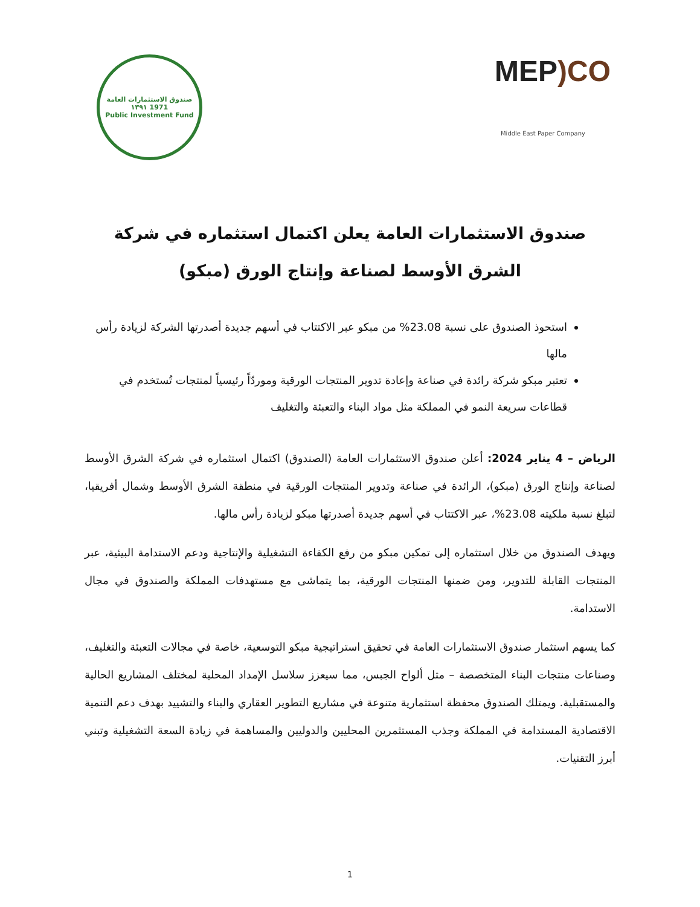صندوق الاستثمارات العامة
١٣٩١ 1971
Public Investment Fund
MEP) CO
Middle East Paper Company
صندوق الاستثمارات العامة يعلن اكتمال استثماره في شركة الشرق الأوسط لصناعة وإنتاج الورق (مبكو)
استحوذ الصندوق على نسبة 23.08% من مبكو عبر الاكتتاب في أسهم جديدة أصدرتها الشركة لزيادة رأس مالها
تعتبر مبكو شركة رائدة في صناعة وإعادة تدوير المنتجات الورقية وموردّاً رئيسياً لمنتجات تُستخدم في قطاعات سريعة النمو في المملكة مثل مواد البناء والتعبئة والتغليف
الرياض – 4 يناير 2024: أعلن صندوق الاستثمارات العامة (الصندوق) اكتمال استثماره في شركة الشرق الأوسط لصناعة وإنتاج الورق (مبكو)، الرائدة في صناعة وتدوير المنتجات الورقية في منطقة الشرق الأوسط وشمال أفريقيا، لتبلغ نسبة ملكيته 23.08%، عبر الاكتتاب في أسهم جديدة أصدرتها مبكو لزيادة رأس مالها.
ويهدف الصندوق من خلال استثماره إلى تمكين مبكو من رفع الكفاءة التشغيلية والإنتاجية ودعم الاستدامة البيئية، عبر المنتجات القابلة للتدوير، ومن ضمنها المنتجات الورقية، بما يتماشى مع مستهدفات المملكة والصندوق في مجال الاستدامة.
كما يسهم استثمار صندوق الاستثمارات العامة في تحقيق استراتيجية مبكو التوسعية، خاصة في مجالات التعبئة والتغليف، وصناعات منتجات البناء المتخصصة – مثل ألواح الجبس، مما سيعزز سلاسل الإمداد المحلية لمختلف المشاريع الحالية والمستقبلية. ويمتلك الصندوق محفظة استثمارية متنوعة في مشاريع التطوير العقاري والبناء والتشييد بهدف دعم التنمية الاقتصادية المستدامة في المملكة وجذب المستثمرين المحليين والدوليين والمساهمة في زيادة السعة التشغيلية وتبني أبرز التقنيات.
1